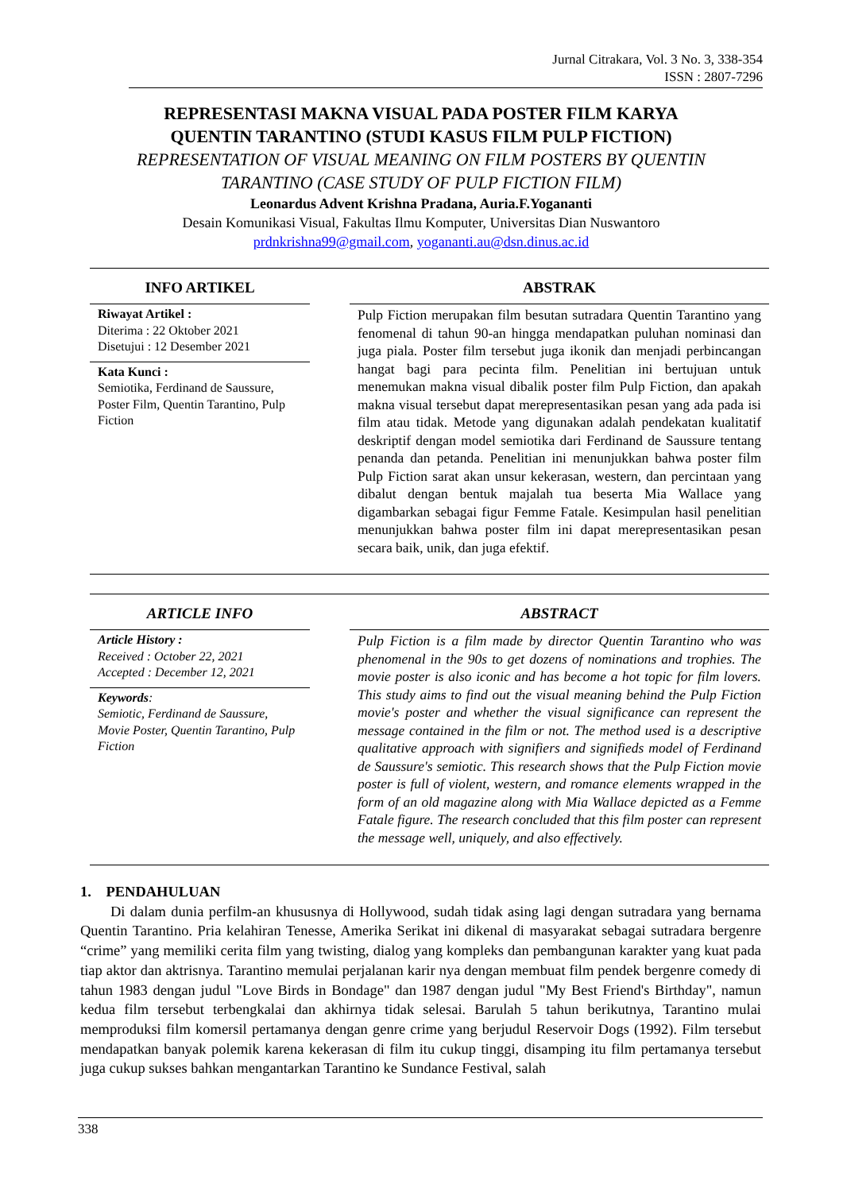Jurnal Citrakara, Vol. 3 No. 3, 338-354
ISSN : 2807-7296
REPRESENTASI MAKNA VISUAL PADA POSTER FILM KARYA
QUENTIN TARANTINO (STUDI KASUS FILM PULP FICTION)
REPRESENTATION OF VISUAL MEANING ON FILM POSTERS BY QUENTIN
TARANTINO (CASE STUDY OF PULP FICTION FILM)
Leonardus Advent Krishna Pradana, Auria.F.Yogananti
Desain Komunikasi Visual, Fakultas Ilmu Komputer, Universitas Dian Nuswantoro
prdnkrishna99@gmail.com, yogananti.au@dsn.dinus.ac.id
INFO ARTIKEL
Riwayat Artikel :
Diterima : 22 Oktober 2021
Disetujui : 12 Desember 2021
Kata Kunci :
Semiotika, Ferdinand de Saussure, Poster Film, Quentin Tarantino, Pulp Fiction
ABSTRAK
Pulp Fiction merupakan film besutan sutradara Quentin Tarantino yang fenomenal di tahun 90-an hingga mendapatkan puluhan nominasi dan juga piala. Poster film tersebut juga ikonik dan menjadi perbincangan hangat bagi para pecinta film. Penelitian ini bertujuan untuk menemukan makna visual dibalik poster film Pulp Fiction, dan apakah makna visual tersebut dapat merepresentasikan pesan yang ada pada isi film atau tidak. Metode yang digunakan adalah pendekatan kualitatif deskriptif dengan model semiotika dari Ferdinand de Saussure tentang penanda dan petanda. Penelitian ini menunjukkan bahwa poster film Pulp Fiction sarat akan unsur kekerasan, western, dan percintaan yang dibalut dengan bentuk majalah tua beserta Mia Wallace yang digambarkan sebagai figur Femme Fatale. Kesimpulan hasil penelitian menunjukkan bahwa poster film ini dapat merepresentasikan pesan secara baik, unik, dan juga efektif.
ARTICLE INFO
Article History :
Received : October 22, 2021
Accepted : December 12, 2021
Keywords:
Semiotic, Ferdinand de Saussure, Movie Poster, Quentin Tarantino, Pulp Fiction
ABSTRACT
Pulp Fiction is a film made by director Quentin Tarantino who was phenomenal in the 90s to get dozens of nominations and trophies. The movie poster is also iconic and has become a hot topic for film lovers. This study aims to find out the visual meaning behind the Pulp Fiction movie's poster and whether the visual significance can represent the message contained in the film or not. The method used is a descriptive qualitative approach with signifiers and signifieds model of Ferdinand de Saussure's semiotic. This research shows that the Pulp Fiction movie poster is full of violent, western, and romance elements wrapped in the form of an old magazine along with Mia Wallace depicted as a Femme Fatale figure. The research concluded that this film poster can represent the message well, uniquely, and also effectively.
1. PENDAHULUAN
Di dalam dunia perfilm-an khususnya di Hollywood, sudah tidak asing lagi dengan sutradara yang bernama Quentin Tarantino. Pria kelahiran Tenesse, Amerika Serikat ini dikenal di masyarakat sebagai sutradara bergenre “crime” yang memiliki cerita film yang twisting, dialog yang kompleks dan pembangunan karakter yang kuat pada tiap aktor dan aktrisnya. Tarantino memulai perjalanan karir nya dengan membuat film pendek bergenre comedy di tahun 1983 dengan judul "Love Birds in Bondage" dan 1987 dengan judul "My Best Friend's Birthday", namun kedua film tersebut terbengkalai dan akhirnya tidak selesai. Barulah 5 tahun berikutnya, Tarantino mulai memproduksi film komersil pertamanya dengan genre crime yang berjudul Reservoir Dogs (1992). Film tersebut mendapatkan banyak polemik karena kekerasan di film itu cukup tinggi, disamping itu film pertamanya tersebut juga cukup sukses bahkan mengantarkan Tarantino ke Sundance Festival, salah
338